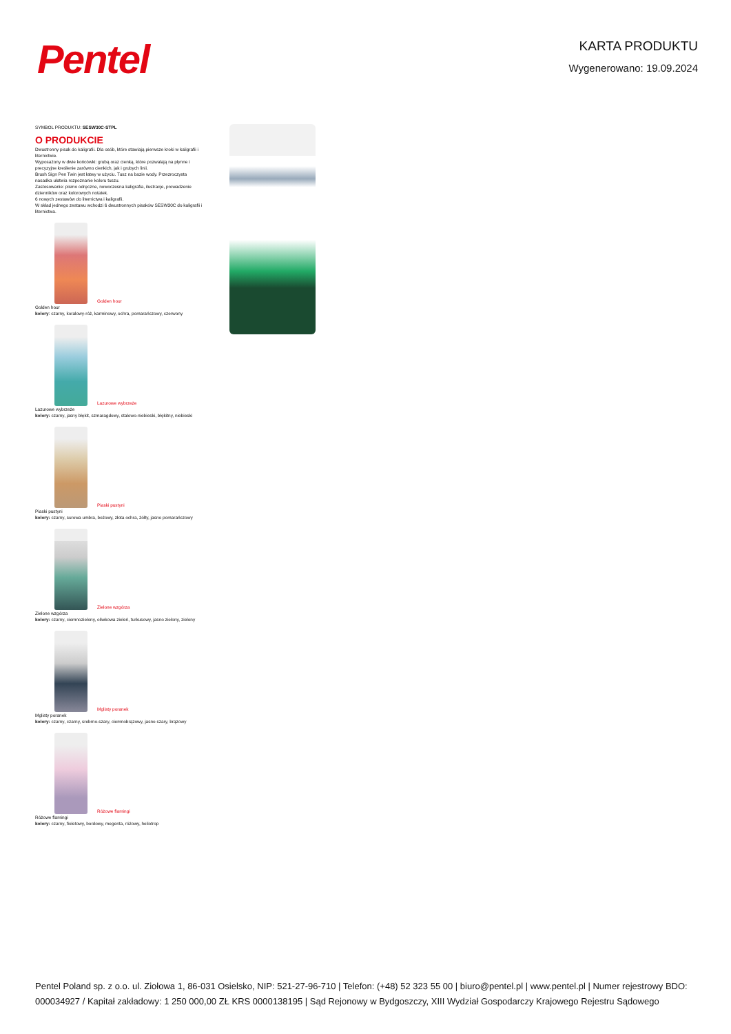Pentel
KARTA PRODUKTU
Wygenerowano: 19.09.2024
SYMBOL PRODUKTU: SESW30C-STPL
O PRODUKCIE
Dwustronny pisak do kaligrafii. Dla osób, które stawiają pierwsze kroki w kaligrafii i liternictwie.
Wyposażony w dwie końcówki: grubą oraz cienką, które pozwalają na płynne i precyzyjne kreślenie zarówno cienkich, jak i grubych linii.
Brush Sign Pen Twin jest łatwy w użyciu. Tusz na bazie wody. Przezroczysta nasadka ułatwia rozpoznanie koloru tuszu.
Zastosowanie: pismo odręczne, nowoczesna kaligrafia, ilustracje, prowadzenie dzienników oraz kolorowych notatek.
6 nowych zestawów do liternictwa i kaligrafii.
W skład jednego zestawu wchodzi 6 dwustronnych pisaków SESW30C do kaligrafii i liternictwa.
Golden hour
Golden hour
kolory: czarny, koralowy-róż, karminowy, ochra, pomarańczowy, czerwony
Lazurowe wybrzeże
Lazurowe wybrzeże
kolory: czarny, jasny błękit, szmaragdowy, stalowo-niebieski, błękitny, niebieski
Piaski pustyni
Piaski pustyni
kolory: czarny, surowa umbra, beżowy, złota ochra, żółty, jasno pomarańczowy
Zielone wzgórza
Zielone wzgórza
kolory: czarny, ciemnozielony, oliwkowa zieleń, turkusowy, jasno zielony, zielony
Mglisty poranek
Mglisty poranek
kolory: czarny, czarny, srebrno-szary, ciemnobrązowy, jasno szary, brązowy
Różowe flamingi
Różowe flamingi
kolory: czarny, fioletowy, bordowy, megenta, różowy, heliotrop
Pentel Poland sp. z o.o. ul. Ziołowa 1, 86-031 Osielsko, NIP: 521-27-96-710 | Telefon: (+48) 52 323 55 00 | biuro@pentel.pl | www.pentel.pl | Numer rejestrowy BDO: 000034927 / Kapitał zakładowy: 1 250 000,00 ZŁ KRS 0000138195 | Sąd Rejonowy w Bydgoszczy, XIII Wydział Gospodarczy Krajowego Rejestru Sądowego